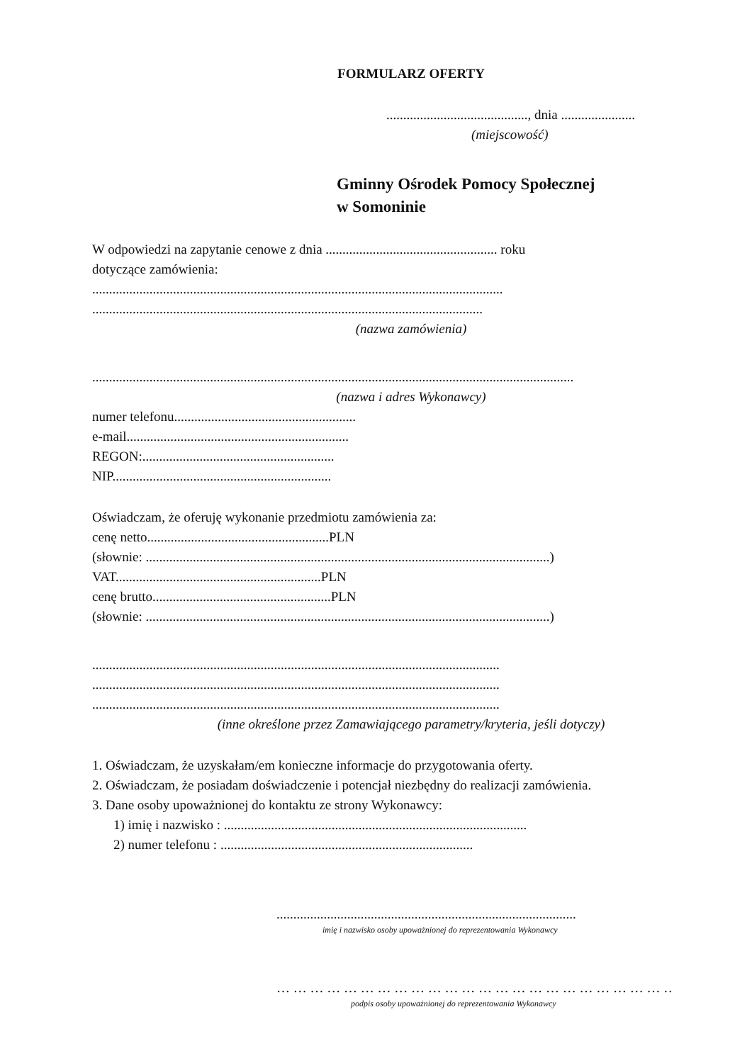FORMULARZ OFERTY
.........................................., dnia ......................
(miejscowość)
Gminny Ośrodek Pomocy Społecznej
w Somoninie
W odpowiedzi na zapytanie cenowe z dnia ................................................... roku
dotyczące zamówienia:
..........................................................................................................................
....................................................................................................................
(nazwa zamówienia)
...............................................................................................................................................
(nazwa i adres Wykonawcy)
numer telefonu......................................................
e-mail..................................................................
REGON:.........................................................
NIP.................................................................
Oświadczam, że oferuję wykonanie przedmiotu zamówienia za:
cenę netto......................................................PLN
(słownie: ........................................................................................................................)
VAT.............................................................PLN
cenę brutto.....................................................PLN
(słownie: ........................................................................................................................)
.........................................................................................................................
.........................................................................................................................
.........................................................................................................................
(inne określone przez Zamawiającego parametry/kryteria, jeśli dotyczy)
1. Oświadczam, że uzyskałam/em konieczne informacje do przygotowania oferty.
2. Oświadczam, że posiadam doświadczenie i potencjał niezbędny do realizacji zamówienia.
3. Dane osoby upoważnionej do kontaktu ze strony Wykonawcy:
1) imię i nazwisko : ..........................................................................................
2) numer telefonu : ...........................................................................
.........................................................................................
imię i nazwisko osoby upoważnionej do reprezentowania Wykonawcy
… … … … … … … … … … … … … … … … … … … … … … … …
podpis osoby upoważnionej do reprezentowania Wykonawcy